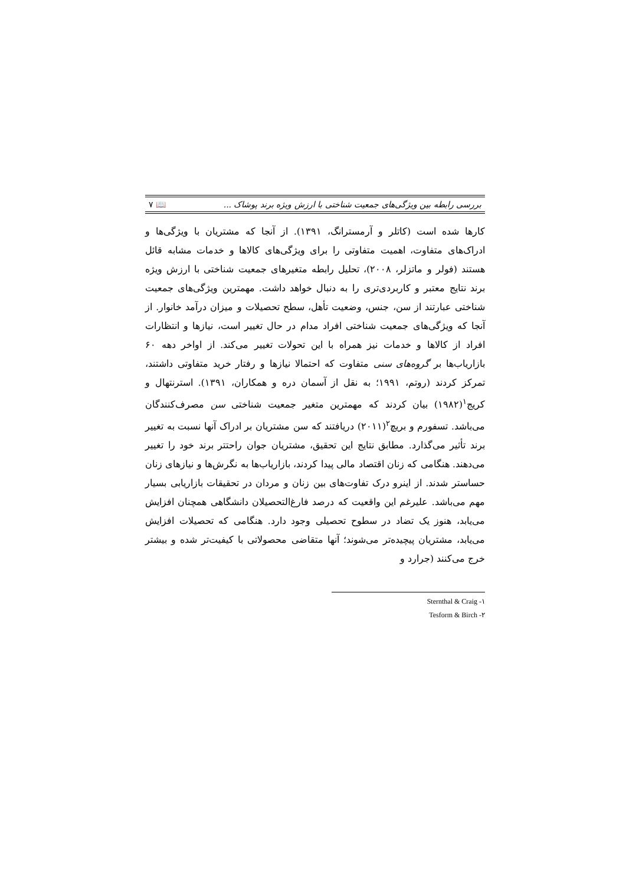بررسی رابطه بین ویژگی‌های جمعیت شناختی با ارزش ویژه برند پوشاک ... ۷ 📖
کارها شده است (کاتلر و آرمسترانگ، ۱۳۹۱). از آنجا که مشتریان با ویژگی‌ها و ادراک‌های متفاوت، اهمیت متفاوتی را برای ویژگی‌های کالاها و خدمات مشابه قائل هستند (فولر و ماتزلر، ۲۰۰۸)، تحلیل رابطه متغیرهای جمعیت شناختی با ارزش ویژه برند نتایج معتبر و کاربردی‌تری را به دنبال خواهد داشت. مهمترین ویژگی‌های جمعیت شناختی عبارتند از سن، جنس، وضعیت تأهل، سطح تحصیلات و میزان درآمد خانوار. از آنجا که ویژگی‌های جمعیت شناختی افراد مدام در حال تغییر است، نیازها و انتظارات افراد از کالاها و خدمات نیز همراه با این تحولات تغییر می‌کند. از اواخر دهه ۶۰ بازاریاب‌ها بر گروه‌های سنی متفاوت که احتمالا نیازها و رفتار خرید متفاوتی داشتند، تمرکز کردند (روتم، ۱۹۹۱؛ به نقل از آسمان دره و همکاران، ۱۳۹۱). استرنتهال و کریج<sup>۱</sup>(۱۹۸۲) بیان کردند که مهمترین متغیر جمعیت شناختی سن مصرف‌کنندگان می‌باشد. تسفورم و بریچ<sup>۲</sup>(۲۰۱۱) دریافتند که سن مشتریان بر ادراک آنها نسبت به تغییر برند تأثیر می‌گذارد. مطابق نتایج این تحقیق، مشتریان جوان راحتتر برند خود را تغییر می‌دهند. هنگامی که زنان اقتصاد مالی پیدا کردند، بازاریاب‌ها به نگرش‌ها و نیازهای زنان حساستر شدند. از اینرو درک تفاوت‌های بین زنان و مردان در تحقیقات بازاریابی بسیار مهم می‌باشد. علیرغم این واقعیت که درصد فارغ‌التحصیلان دانشگاهی همچنان افزایش می‌یابد، هنوز یک تضاد در سطوح تحصیلی وجود دارد. هنگامی که تحصیلات افزایش می‌یابد، مشتریان پیچیده‌تر می‌شوند؛ آنها متقاضی محصولاتی با کیفیت‌تر شده و بیشتر خرج می‌کنند (جرارد و
۱- Sternthal & Craig
۲- Tesform & Birch